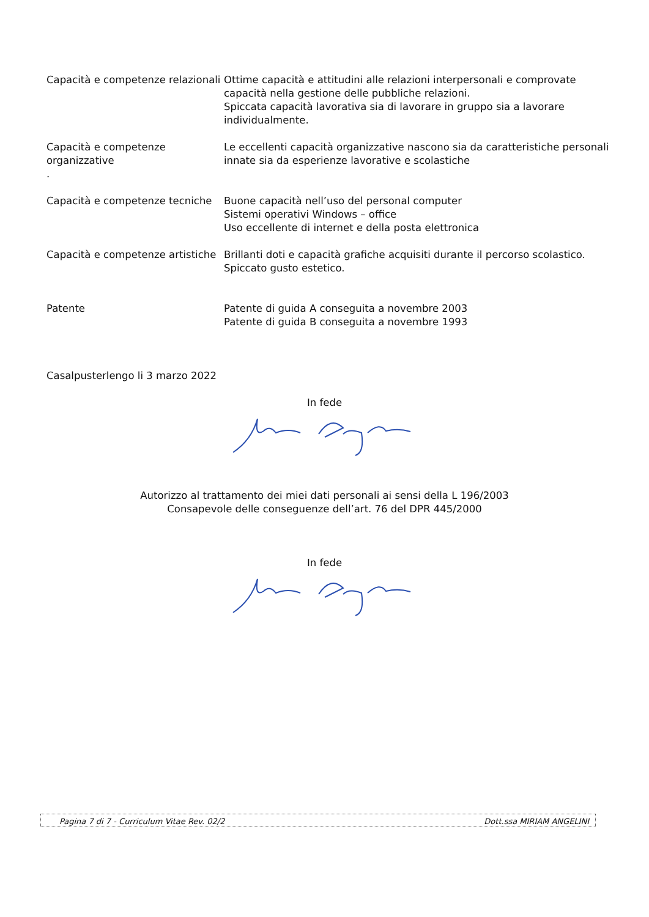Capacità e competenze relazionali
Ottime capacità e attitudini alle relazioni interpersonali e comprovate capacità nella gestione delle pubbliche relazioni.
Spiccata capacità lavorativa sia di lavorare in gruppo sia a lavorare individualmente.
Capacità e competenze organizzative
.
Le eccellenti capacità organizzative nascono sia da caratteristiche personali innate sia da esperienze lavorative e scolastiche
Capacità e competenze tecniche
Buone capacità nell’uso del personal computer
Sistemi operativi Windows – office
Uso eccellente di internet e della posta elettronica
Capacità e competenze artistiche
Brillanti doti e capacità grafiche acquisiti durante il percorso scolastico.
Spiccato gusto estetico.
Patente Patente di guida A conseguita a novembre 2003
Patente di guida B conseguita a novembre 1993
Casalpusterlengo li 3 marzo 2022
In fede
Autorizzo al trattamento dei miei dati personali ai sensi della L 196/2003
Consapevole delle conseguenze dell’art. 76 del DPR 445/2000
In fede
Pagina 7 di 7 - Curriculum Vitae Rev. 02/2 Dott.ssa MIRIAM ANGELINI